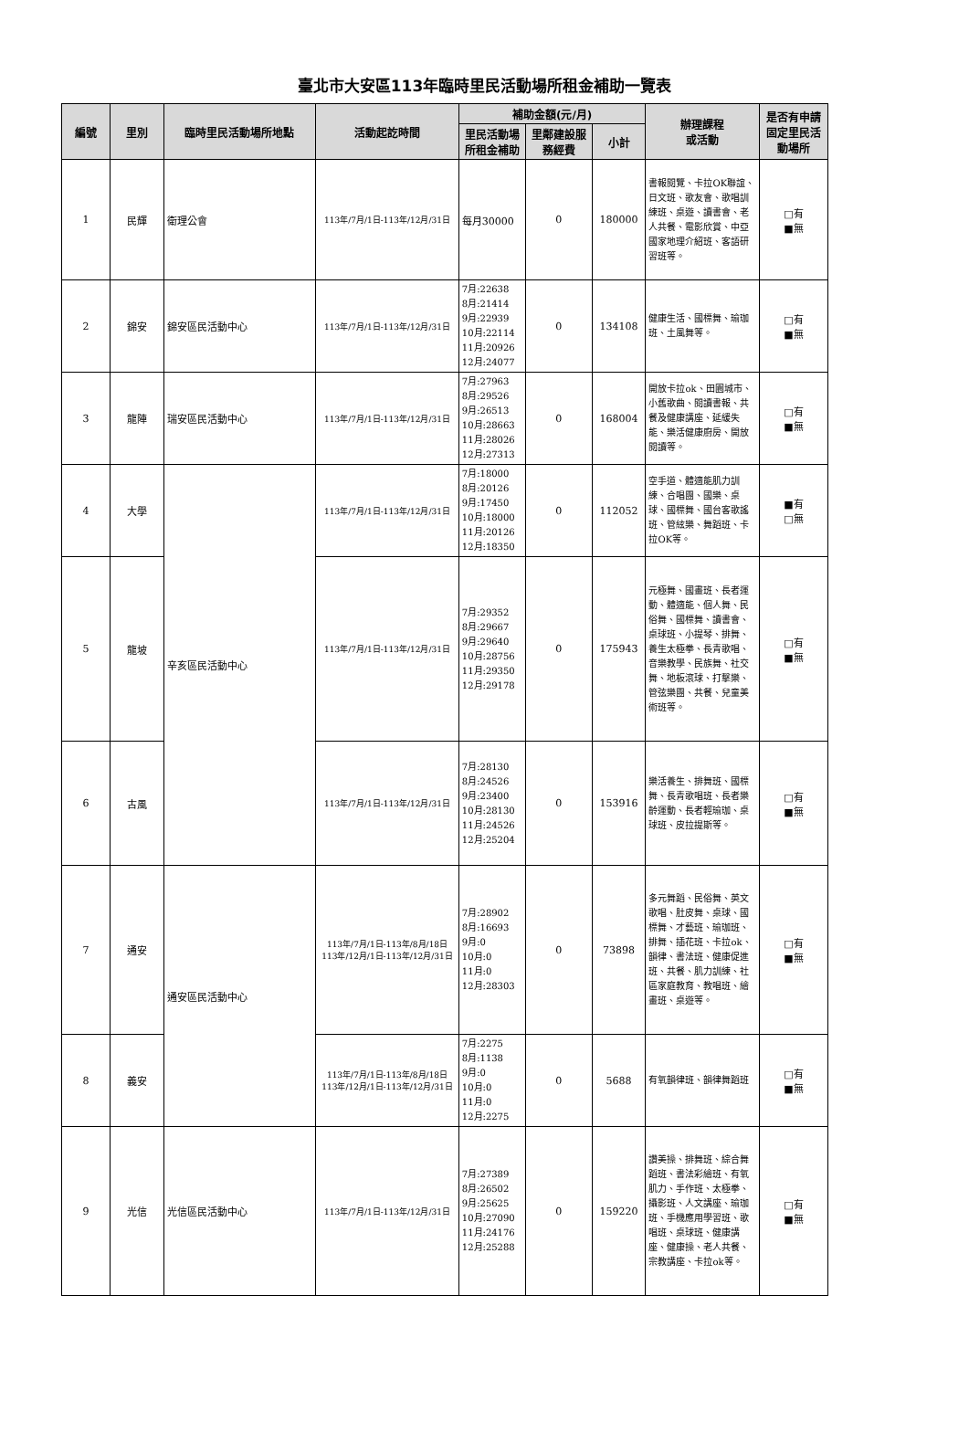臺北市大安區113年臨時里民活動場所租金補助一覽表
| 編號 | 里別 | 臨時里民活動場所地點 | 活動起訖時間 | 補助金額(元/月) | | | 辦理課程 或活動 | 是否有申請固定里民活動場所 |
| --- | --- | --- | --- | --- | --- | --- | --- | --- |
| | | | | 里民活動場所租金補助 | 里鄰建設服務經費 | 小計 | | |
| 1 | 民輝 | 衛理公會 | 113年/7月/1日-113年/12月/31日 | 每月30000 | 0 | 180000 | 書報閱覽、卡拉OK聯誼、日文班、歌友會、歌唱訓練班、桌遊、讀書會、老人共餐、電影欣賞、中亞國家地理介紹班、客語研習班等。 | □有 ■無 |
| 2 | 錦安 | 錦安區民活動中心 | 113年/7月/1日-113年/12月/31日 | 7月:22638 8月:21414 9月:22939 10月:22114 11月:20926 12月:24077 | 0 | 134108 | 健康生活、國標舞、瑜珈班、土風舞等。 | □有 ■無 |
| 3 | 龍陣 | 瑞安區民活動中心 | 113年/7月/1日-113年/12月/31日 | 7月:27963 8月:29526 9月:26513 10月:28663 11月:28026 12月:27313 | 0 | 168004 | 開放卡拉ok、田園城市、小舊歌曲、閱讀書報、共餐及健康講座、延緩失能、樂活健康廚房、開放閱讀等。 | □有 ■無 |
| 4 | 大學 | 辛亥區民活動中心 | 113年/7月/1日-113年/12月/31日 | 7月:18000 8月:20126 9月:17450 10月:18000 11月:20126 12月:18350 | 0 | 112052 | 空手道、體適能肌力訓練、合唱團、國樂、桌球、國標舞、國台客歌謠班、管絃樂、舞蹈班、卡拉OK等。 | ■有 □無 |
| 5 | 龍坡 | | 113年/7月/1日-113年/12月/31日 | 7月:29352 8月:29667 9月:29640 10月:28756 11月:29350 12月:29178 | 0 | 175943 | 元極舞、國畫班、長者運動、體適能、個人舞、民俗舞、國標舞、讀書會、桌球班、小提琴、排舞、養生太極拳、長青歌唱、音樂教學、民族舞、社交舞、地板滾球、打擊樂、管弦樂團、共餐、兒童美術班等。 | □有 ■無 |
| 6 | 古風 | | 113年/7月/1日-113年/12月/31日 | 7月:28130 8月:24526 9月:23400 10月:28130 11月:24526 12月:25204 | 0 | 153916 | 樂活養生、排舞班、國標舞、長青歌唱班、長者樂齡運動、長者輕瑜珈、桌球班、皮拉提斯等。 | □有 ■無 |
| 7 | 通安 | 通安區民活動中心 | 113年/7月/1日-113年/8月/18日 113年/12月/1日-113年/12月/31日 | 7月:28902 8月:16693 9月:0 10月:0 11月:0 12月:28303 | 0 | 73898 | 多元舞蹈、民俗舞、英文歌唱、肚皮舞、桌球、國標舞、才藝班、瑜珈班、排舞、插花班、卡拉ok、韻律、書法班、健康促進班、共餐、肌力訓練、社區家庭教育、教唱班、繪畫班、桌遊等。 | □有 ■無 |
| 8 | 義安 | | 113年/7月/1日-113年/8月/18日 113年/12月/1日-113年/12月/31日 | 7月:2275 8月:1138 9月:0 10月:0 11月:0 12月:2275 | 0 | 5688 | 有氧韻律班、韻律舞蹈班 | □有 ■無 |
| 9 | 光信 | 光信區民活動中心 | 113年/7月/1日-113年/12月/31日 | 7月:27389 8月:26502 9月:25625 10月:27090 11月:24176 12月:25288 | 0 | 159220 | 讚美操、排舞班、綜合舞蹈班、書法彩繪班、有氧肌力、手作班、太極拳、攝影班、人文講座、瑜珈班、手機應用學習班、歌唱班、桌球班、健康講座、健康操、老人共餐、宗教講座、卡拉ok等。 | □有 ■無 |